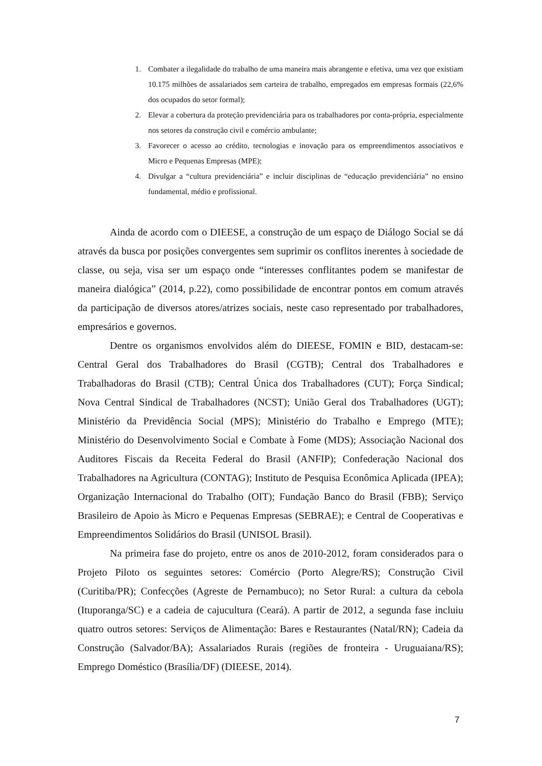1. Combater a ilegalidade do trabalho de uma maneira mais abrangente e efetiva, uma vez que existiam 10.175 milhões de assalariados sem carteira de trabalho, empregados em empresas formais (22,6% dos ocupados do setor formal);
2. Elevar a cobertura da proteção previdenciária para os trabalhadores por conta-própria, especialmente nos setores da construção civil e comércio ambulante;
3. Favorecer o acesso ao crédito, tecnologias e inovação para os empreendimentos associativos e Micro e Pequenas Empresas (MPE);
4. Divulgar a “cultura previdenciária” e incluir disciplinas de “educação previdenciária” no ensino fundamental, médio e profissional.
Ainda de acordo com o DIEESE, a construção de um espaço de Diálogo Social se dá através da busca por posições convergentes sem suprimir os conflitos inerentes à sociedade de classe, ou seja, visa ser um espaço onde “interesses conflitantes podem se manifestar de maneira dialógica” (2014, p.22), como possibilidade de encontrar pontos em comum através da participação de diversos atores/atrizes sociais, neste caso representado por trabalhadores, empresários e governos.
Dentre os organismos envolvidos além do DIEESE, FOMIN e BID, destacam-se: Central Geral dos Trabalhadores do Brasil (CGTB); Central dos Trabalhadores e Trabalhadoras do Brasil (CTB); Central Única dos Trabalhadores (CUT); Força Sindical; Nova Central Sindical de Trabalhadores (NCST); União Geral dos Trabalhadores (UGT); Ministério da Previdência Social (MPS); Ministério do Trabalho e Emprego (MTE); Ministério do Desenvolvimento Social e Combate à Fome (MDS); Associação Nacional dos Auditores Fiscais da Receita Federal do Brasil (ANFIP); Confederação Nacional dos Trabalhadores na Agricultura (CONTAG); Instituto de Pesquisa Econômica Aplicada (IPEA); Organização Internacional do Trabalho (OIT); Fundação Banco do Brasil (FBB); Serviço Brasileiro de Apoio às Micro e Pequenas Empresas (SEBRAE); e Central de Cooperativas e Empreendimentos Solidários do Brasil (UNISOL Brasil).
Na primeira fase do projeto, entre os anos de 2010-2012, foram considerados para o Projeto Piloto os seguintes setores: Comércio (Porto Alegre/RS); Construção Civil (Curitiba/PR); Confecções (Agreste de Pernambuco); no Setor Rural: a cultura da cebola (Ituporanga/SC) e a cadeia de cajucultura (Ceará). A partir de 2012, a segunda fase incluiu quatro outros setores: Serviços de Alimentação: Bares e Restaurantes (Natal/RN); Cadeia da Construção (Salvador/BA); Assalariados Rurais (regiões de fronteira - Uruguaiana/RS); Emprego Doméstico (Brasília/DF) (DIEESE, 2014).
7